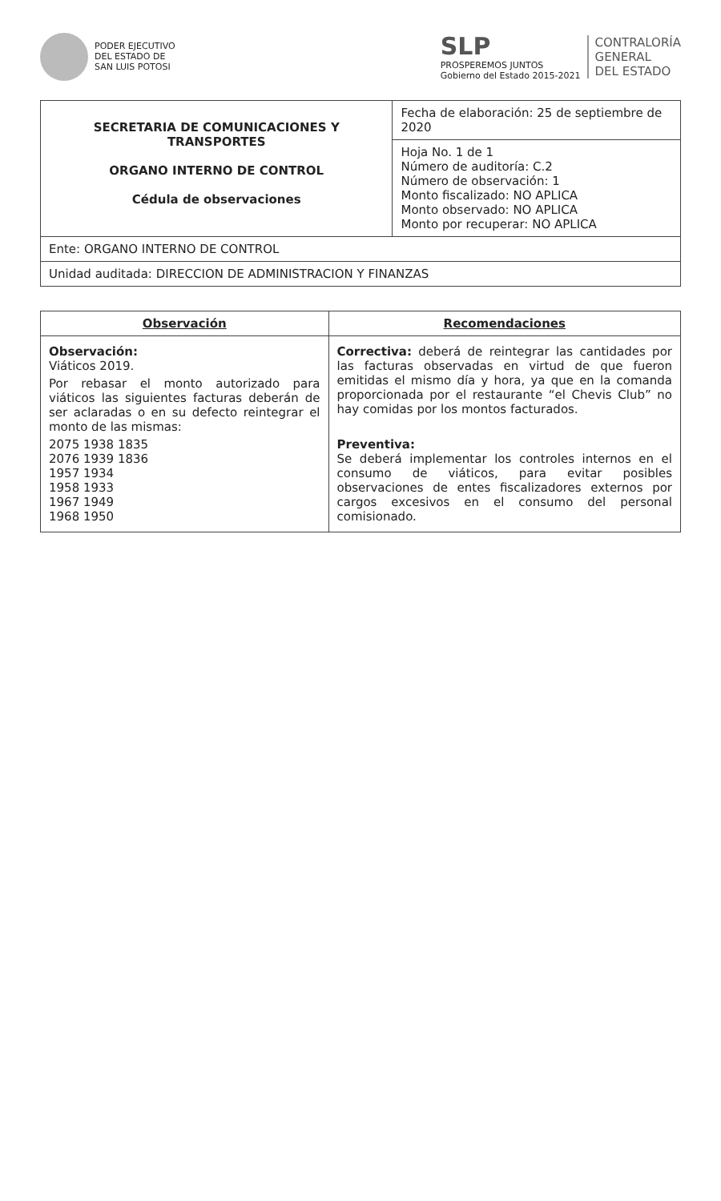PODER EJECUTIVO
DEL ESTADO DE
SAN LUIS POTOSI
SLP
PROSPEREMOS JUNTOS
Gobierno del Estado 2015-2021
CONTRALORÍA
GENERAL
DEL ESTADO
| SECRETARIA DE COMUNICACIONES Y TRANSPORTES ORGANO INTERNO DE CONTROL Cédula de observaciones | Fecha de elaboración: 25 de septiembre de 2020 |
| | Hoja No. 1 de 1 Número de auditoría: C.2 Número de observación: 1 Monto fiscalizado: NO APLICA Monto observado: NO APLICA Monto por recuperar: NO APLICA |
| Ente: ORGANO INTERNO DE CONTROL | |
| Unidad auditada: DIRECCION DE ADMINISTRACION Y FINANZAS | |
| Observación | Recomendaciones |
| --- | --- |
| Observación: Viáticos 2019. Por rebasar el monto autorizado para viáticos las siguientes facturas deberán de ser aclaradas o en su defecto reintegrar el monto de las mismas: 2075 1938 1835 2076 1939 1836 1957 1934 1958 1933 1967 1949 1968 1950 | Correctiva: deberá de reintegrar las cantidades por las facturas observadas en virtud de que fueron emitidas el mismo día y hora, ya que en la comanda proporcionada por el restaurante “el Chevis Club” no hay comidas por los montos facturados. Preventiva: Se deberá implementar los controles internos en el consumo de viáticos, para evitar posibles observaciones de entes fiscalizadores externos por cargos excesivos en el consumo del personal comisionado. |